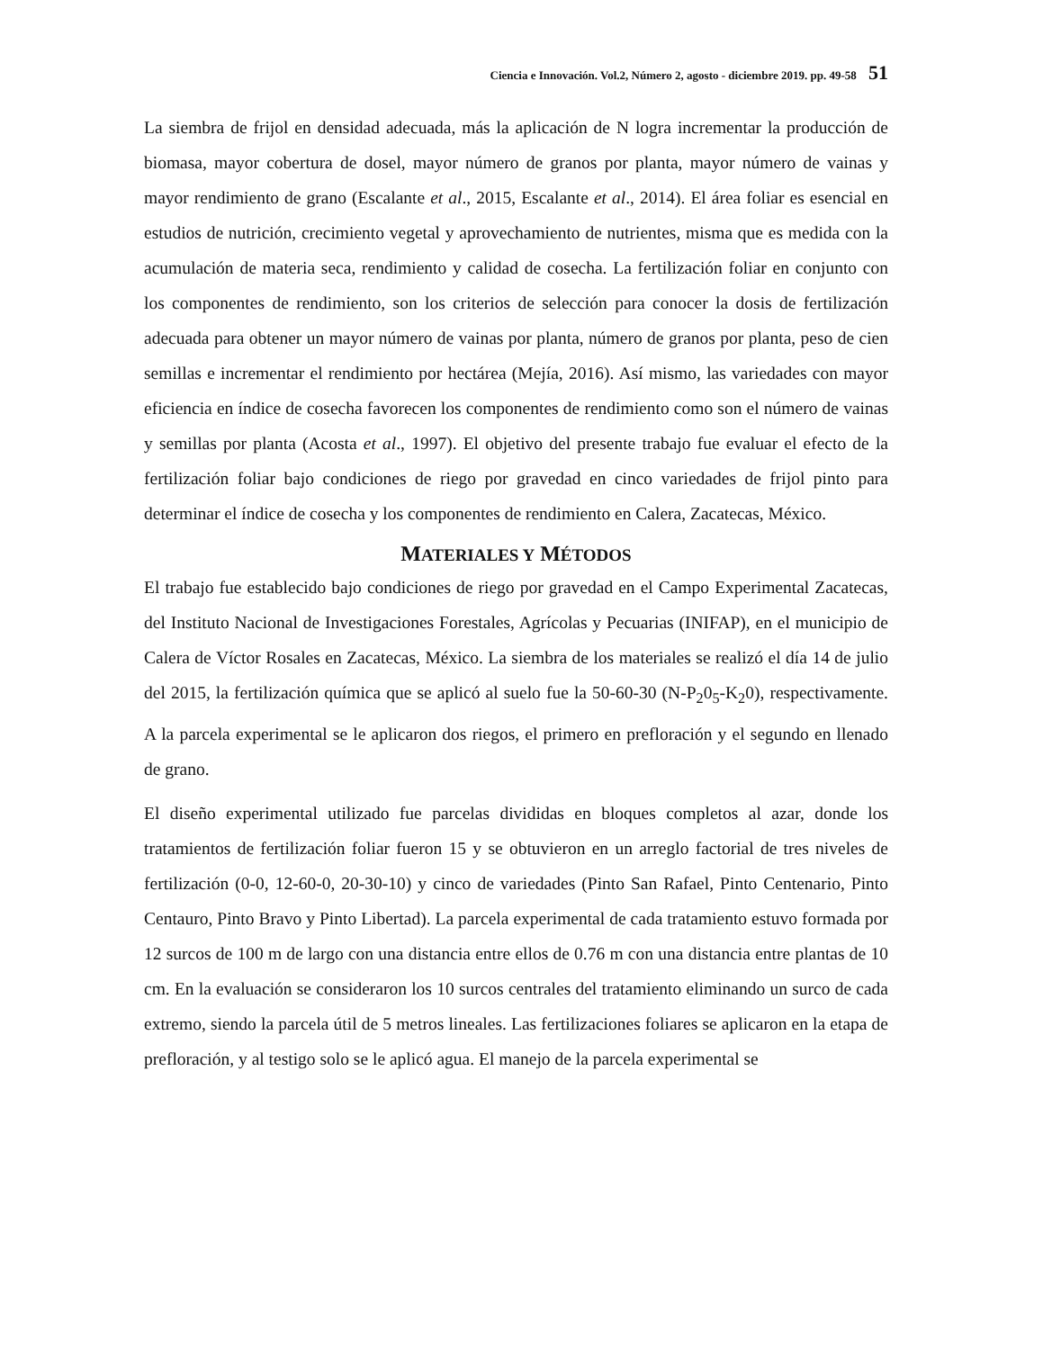Ciencia e Innovación. Vol.2, Número 2, agosto - diciembre 2019. pp. 49-58 51
La siembra de frijol en densidad adecuada, más la aplicación de N logra incrementar la producción de biomasa, mayor cobertura de dosel, mayor número de granos por planta, mayor número de vainas y mayor rendimiento de grano (Escalante et al., 2015, Escalante et al., 2014). El área foliar es esencial en estudios de nutrición, crecimiento vegetal y aprovechamiento de nutrientes, misma que es medida con la acumulación de materia seca, rendimiento y calidad de cosecha. La fertilización foliar en conjunto con los componentes de rendimiento, son los criterios de selección para conocer la dosis de fertilización adecuada para obtener un mayor número de vainas por planta, número de granos por planta, peso de cien semillas e incrementar el rendimiento por hectárea (Mejía, 2016). Así mismo, las variedades con mayor eficiencia en índice de cosecha favorecen los componentes de rendimiento como son el número de vainas y semillas por planta (Acosta et al., 1997). El objetivo del presente trabajo fue evaluar el efecto de la fertilización foliar bajo condiciones de riego por gravedad en cinco variedades de frijol pinto para determinar el índice de cosecha y los componentes de rendimiento en Calera, Zacatecas, México.
MATERIALES Y MÉTODOS
El trabajo fue establecido bajo condiciones de riego por gravedad en el Campo Experimental Zacatecas, del Instituto Nacional de Investigaciones Forestales, Agrícolas y Pecuarias (INIFAP), en el municipio de Calera de Víctor Rosales en Zacatecas, México. La siembra de los materiales se realizó el día 14 de julio del 2015, la fertilización química que se aplicó al suelo fue la 50-60-30 (N-P<sub>2</sub>0<sub>5</sub>-K<sub>2</sub>0), respectivamente. A la parcela experimental se le aplicaron dos riegos, el primero en prefloración y el segundo en llenado de grano.
El diseño experimental utilizado fue parcelas divididas en bloques completos al azar, donde los tratamientos de fertilización foliar fueron 15 y se obtuvieron en un arreglo factorial de tres niveles de fertilización (0-0, 12-60-0, 20-30-10) y cinco de variedades (Pinto San Rafael, Pinto Centenario, Pinto Centauro, Pinto Bravo y Pinto Libertad). La parcela experimental de cada tratamiento estuvo formada por 12 surcos de 100 m de largo con una distancia entre ellos de 0.76 m con una distancia entre plantas de 10 cm. En la evaluación se consideraron los 10 surcos centrales del tratamiento eliminando un surco de cada extremo, siendo la parcela útil de 5 metros lineales. Las fertilizaciones foliares se aplicaron en la etapa de prefloración, y al testigo solo se le aplicó agua. El manejo de la parcela experimental se